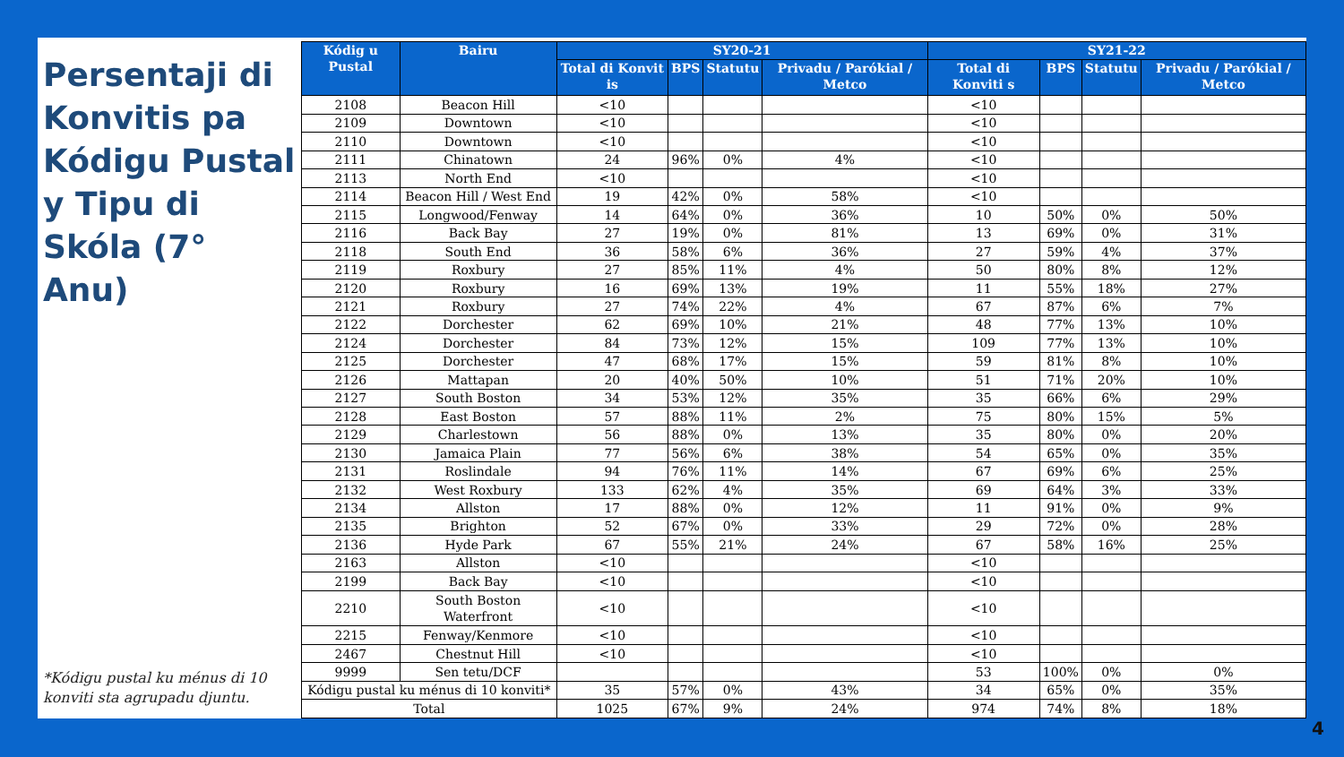Persentaji di Konvitis pa Kódigu Pustal y Tipu di Skóla (7° Anu)
*Kódigu pustal ku ménus di 10 konviti sta agrupadu djuntu.
| Kódig u Pustal | Bairu | SY20-21 | | | | SY21-22 | | | |
| --- | --- | --- | --- | --- | --- | --- | --- | --- | --- |
| | | Total di Konvit is | BPS | Statutu | Privadu / Parókial / Metco | Total di Konviti s | BPS | Statutu | Privadu / Parókial / Metco |
| 2108 | Beacon Hill | <10 | | | | <10 | | | |
| 2109 | Downtown | <10 | | | | <10 | | | |
| 2110 | Downtown | <10 | | | | <10 | | | |
| 2111 | Chinatown | 24 | 96% | 0% | 4% | <10 | | | |
| 2113 | North End | <10 | | | | <10 | | | |
| 2114 | Beacon Hill / West End | 19 | 42% | 0% | 58% | <10 | | | |
| 2115 | Longwood/Fenway | 14 | 64% | 0% | 36% | 10 | 50% | 0% | 50% |
| 2116 | Back Bay | 27 | 19% | 0% | 81% | 13 | 69% | 0% | 31% |
| 2118 | South End | 36 | 58% | 6% | 36% | 27 | 59% | 4% | 37% |
| 2119 | Roxbury | 27 | 85% | 11% | 4% | 50 | 80% | 8% | 12% |
| 2120 | Roxbury | 16 | 69% | 13% | 19% | 11 | 55% | 18% | 27% |
| 2121 | Roxbury | 27 | 74% | 22% | 4% | 67 | 87% | 6% | 7% |
| 2122 | Dorchester | 62 | 69% | 10% | 21% | 48 | 77% | 13% | 10% |
| 2124 | Dorchester | 84 | 73% | 12% | 15% | 109 | 77% | 13% | 10% |
| 2125 | Dorchester | 47 | 68% | 17% | 15% | 59 | 81% | 8% | 10% |
| 2126 | Mattapan | 20 | 40% | 50% | 10% | 51 | 71% | 20% | 10% |
| 2127 | South Boston | 34 | 53% | 12% | 35% | 35 | 66% | 6% | 29% |
| 2128 | East Boston | 57 | 88% | 11% | 2% | 75 | 80% | 15% | 5% |
| 2129 | Charlestown | 56 | 88% | 0% | 13% | 35 | 80% | 0% | 20% |
| 2130 | Jamaica Plain | 77 | 56% | 6% | 38% | 54 | 65% | 0% | 35% |
| 2131 | Roslindale | 94 | 76% | 11% | 14% | 67 | 69% | 6% | 25% |
| 2132 | West Roxbury | 133 | 62% | 4% | 35% | 69 | 64% | 3% | 33% |
| 2134 | Allston | 17 | 88% | 0% | 12% | 11 | 91% | 0% | 9% |
| 2135 | Brighton | 52 | 67% | 0% | 33% | 29 | 72% | 0% | 28% |
| 2136 | Hyde Park | 67 | 55% | 21% | 24% | 67 | 58% | 16% | 25% |
| 2163 | Allston | <10 | | | | <10 | | | |
| 2199 | Back Bay | <10 | | | | <10 | | | |
| 2210 | South Boston Waterfront | <10 | | | | <10 | | | |
| 2215 | Fenway/Kenmore | <10 | | | | <10 | | | |
| 2467 | Chestnut Hill | <10 | | | | <10 | | | |
| 9999 | Sen tetu/DCF | | | | | 53 | 100% | 0% | 0% |
| Kódigu pustal ku ménus di 10 konviti* | | 35 | 57% | 0% | 43% | 34 | 65% | 0% | 35% |
| Total | | 1025 | 67% | 9% | 24% | 974 | 74% | 8% | 18% |
4